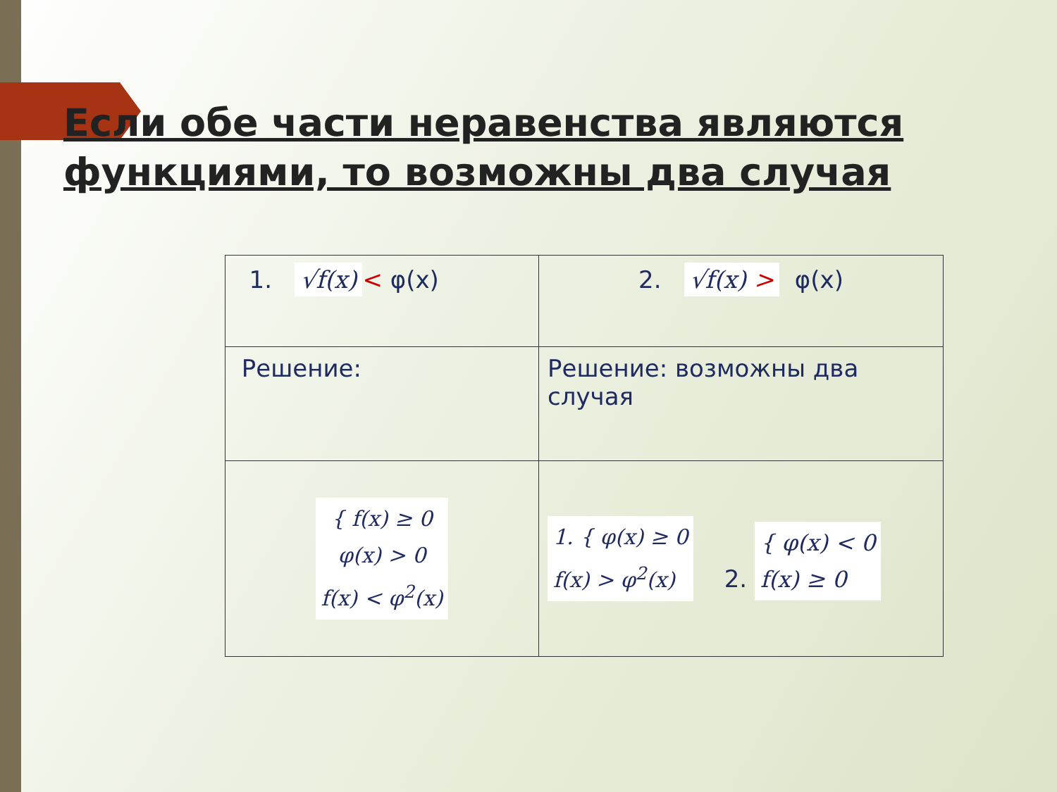Если обе части неравенства являются функциями, то возможны два случая
| 1. √f(x) < φ(x) | 2. √f(x) > φ(x) |
| Решение: | Решение: возможны два случая |
| { f(x) ≥ 0 φ(x) > 0 f(x) < φ<sup>2</sup>(x) | 1. { φ(x) ≥ 0 f(x) > φ<sup>2</sup>(x) 2. { φ(x) < 0 f(x) ≥ 0 |